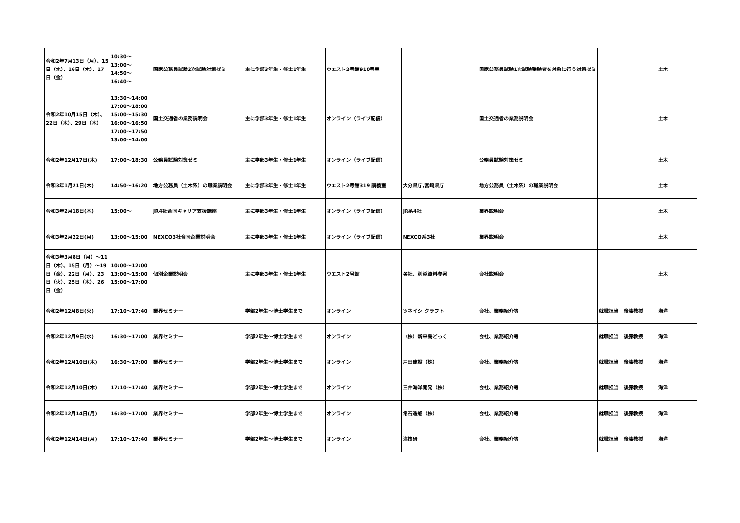| 令和2年7月13日（月）、15日（水）、16日（木）、17日（金） | 10:30～ 13:00～ 14:50～ 16:40～ | 国家公務員試験2次試験対策ゼミ | 主に学部3年生・修士1年生 | ウエスト2号館910号室 | | 国家公務員試験1次試験受験者を対象に行う対策ゼミ | | 土木 |
| 令和2年10月15日（木）、22日（木）、29日（木） | 13:30～14:00 17:00～18:00 15:00～15:30 16:00～16:50 17:00～17:50 13:00～14:00 | 国土交通省の業務説明会 | 主に学部3年生・修士1年生 | オンライン（ライブ配信） | | 国土交通省の業務説明会 | | 土木 |
| 令和2年12月17日(木) | 17:00～18:30 | 公務員試験対策ゼミ | 主に学部3年生・修士1年生 | オンライン（ライブ配信） | | 公務員試験対策ゼミ | | 土木 |
| 令和3年1月21日(木) | 14:50～16:20 | 地方公務員（土木系）の職業説明会 | 主に学部3年生・修士1年生 | ウエスト2号館319 講義室 | 大分県庁,宮崎県庁 | 地方公務員（土木系）の職業説明会 | | 土木 |
| 令和3年2月18日(木) | 15:00～ | JR4社合同キャリア支援講座 | 主に学部3年生・修士1年生 | オンライン（ライブ配信） | JR系4社 | 業界説明会 | | 土木 |
| 令和3年2月22日(月) | 13:00～15:00 | NEXCO3社合同企業説明会 | 主に学部3年生・修士1年生 | オンライン（ライブ配信） | NEXCO系3社 | 業界説明会 | | 土木 |
| 令和3年3月8日（月）～11日（木）、15日（月）～19日（金）、22日（月）、23日（火）、25日（木）、26日（金） | 10:00～12:00 13:00～15:00 15:00～17:00 | 個別企業説明会 | 主に学部3年生・修士1年生 | ウエスト2号館 | 各社、別添資料参照 | 会社説明会 | | 土木 |
| 令和2年12月8日(火) | 17:10～17:40 | 業界セミナー | 学部2年生～博士学生まで | オンライン | ツネイシ クラフト | 会社、業務紹介等 | 就職担当 後藤教授 | 海洋 |
| 令和2年12月9日(水) | 16:30～17:00 | 業界セミナー | 学部2年生～博士学生まで | オンライン | （株）新来島どっく | 会社、業務紹介等 | 就職担当 後藤教授 | 海洋 |
| 令和2年12月10日(木) | 16:30～17:00 | 業界セミナー | 学部2年生～博士学生まで | オンライン | 戸田建設（株） | 会社、業務紹介等 | 就職担当 後藤教授 | 海洋 |
| 令和2年12月10日(木) | 17:10～17:40 | 業界セミナー | 学部2年生～博士学生まで | オンライン | 三井海洋開発（株） | 会社、業務紹介等 | 就職担当 後藤教授 | 海洋 |
| 令和2年12月14日(月) | 16:30～17:00 | 業界セミナー | 学部2年生～博士学生まで | オンライン | 常石造船（株） | 会社、業務紹介等 | 就職担当 後藤教授 | 海洋 |
| 令和2年12月14日(月) | 17:10～17:40 | 業界セミナー | 学部2年生～博士学生まで | オンライン | 海技研 | 会社、業務紹介等 | 就職担当 後藤教授 | 海洋 |